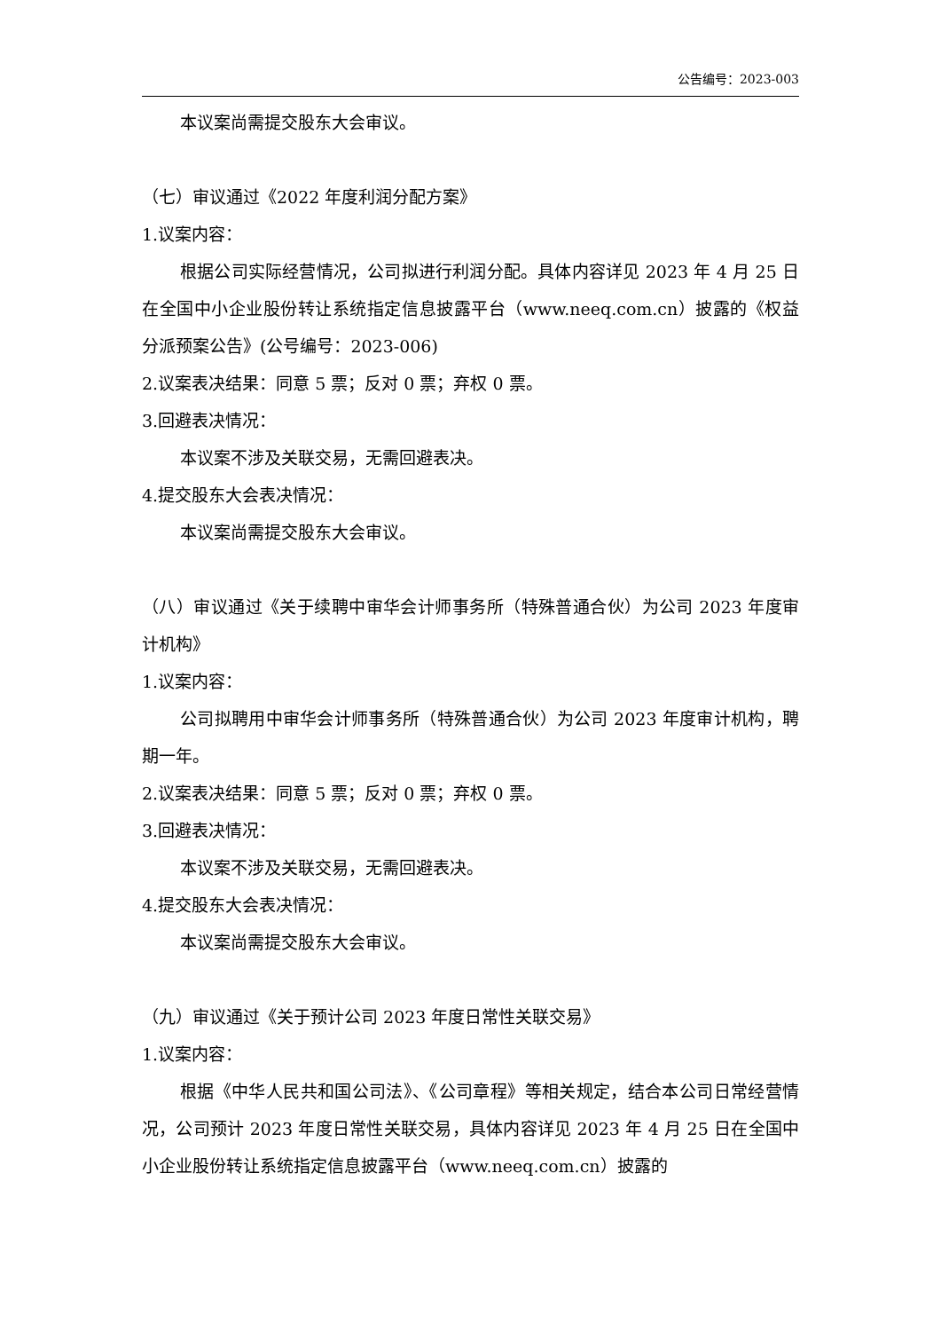公告编号：2023-003
本议案尚需提交股东大会审议。
（七）审议通过《2022 年度利润分配方案》
1.议案内容：
根据公司实际经营情况，公司拟进行利润分配。具体内容详见 2023 年 4 月 25 日在全国中小企业股份转让系统指定信息披露平台（www.neeq.com.cn）披露的《权益分派预案公告》(公号编号：2023-006)
2.议案表决结果：同意 5 票；反对 0 票；弃权 0 票。
3.回避表决情况：
本议案不涉及关联交易，无需回避表决。
4.提交股东大会表决情况：
本议案尚需提交股东大会审议。
（八）审议通过《关于续聘中审华会计师事务所（特殊普通合伙）为公司 2023 年度审计机构》
1.议案内容：
公司拟聘用中审华会计师事务所（特殊普通合伙）为公司 2023 年度审计机构，聘期一年。
2.议案表决结果：同意 5 票；反对 0 票；弃权 0 票。
3.回避表决情况：
本议案不涉及关联交易，无需回避表决。
4.提交股东大会表决情况：
本议案尚需提交股东大会审议。
（九）审议通过《关于预计公司 2023 年度日常性关联交易》
1.议案内容：
根据《中华人民共和国公司法》、《公司章程》等相关规定，结合本公司日常经营情况，公司预计 2023 年度日常性关联交易，具体内容详见 2023 年 4 月 25 日在全国中小企业股份转让系统指定信息披露平台（www.neeq.com.cn）披露的